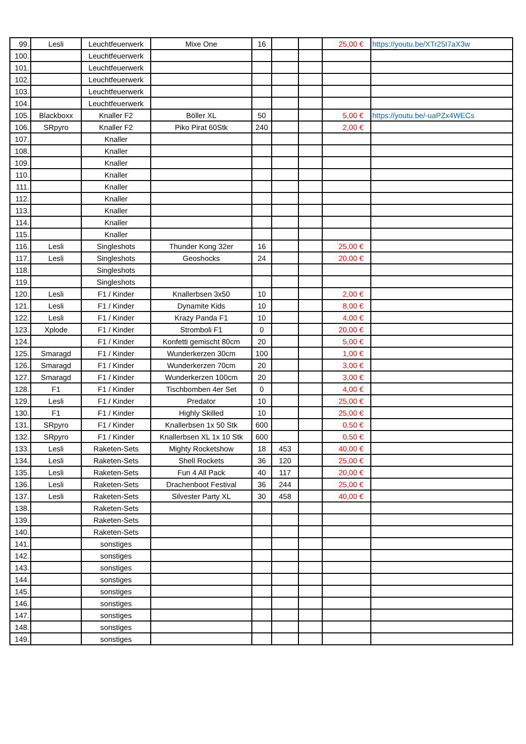| 99. | Lesli | Leuchtfeuerwerk | Mixe One | 16 | | | 25,00 € | https://youtu.be/XTr25I7aX3w |
| 100. | | Leuchtfeuerwerk | | | | | | |
| 101. | | Leuchtfeuerwerk | | | | | | |
| 102. | | Leuchtfeuerwerk | | | | | | |
| 103. | | Leuchtfeuerwerk | | | | | | |
| 104. | | Leuchtfeuerwerk | | | | | | |
| 105. | Blackboxx | Knaller F2 | Böller XL | 50 | | | 5,00 € | https://youtu.be/-uaPZx4WECs |
| 106. | SRpyro | Knaller F2 | Piko Pirat 60Stk | 240 | | | 2,00 € | |
| 107. | | Knaller | | | | | | |
| 108. | | Knaller | | | | | | |
| 109. | | Knaller | | | | | | |
| 110. | | Knaller | | | | | | |
| 111. | | Knaller | | | | | | |
| 112. | | Knaller | | | | | | |
| 113. | | Knaller | | | | | | |
| 114. | | Knaller | | | | | | |
| 115. | | Knaller | | | | | | |
| 116. | Lesli | Singleshots | Thunder Kong 32er | 16 | | | 25,00 € | |
| 117. | Lesli | Singleshots | Geoshocks | 24 | | | 20,00 € | |
| 118. | | Singleshots | | | | | | |
| 119. | | Singleshots | | | | | | |
| 120. | Lesli | F1 / Kinder | Knallerbsen 3x50 | 10 | | | 2,00 € | |
| 121. | Lesli | F1 / Kinder | Dynamite Kids | 10 | | | 8,00 € | |
| 122. | Lesli | F1 / Kinder | Krazy Panda F1 | 10 | | | 4,00 € | |
| 123. | Xplode | F1 / Kinder | Stromboli F1 | 0 | | | 20,00 € | |
| 124. | | F1 / Kinder | Konfetti gemischt 80cm | 20 | | | 5,00 € | |
| 125. | Smaragd | F1 / Kinder | Wunderkerzen 30cm | 100 | | | 1,00 € | |
| 126. | Smaragd | F1 / Kinder | Wunderkerzen 70cm | 20 | | | 3,00 € | |
| 127. | Smaragd | F1 / Kinder | Wunderkerzen 100cm | 20 | | | 3,00 € | |
| 128. | F1 | F1 / Kinder | Tischbomben 4er Set | 0 | | | 4,00 € | |
| 129. | Lesli | F1 / Kinder | Predator | 10 | | | 25,00 € | |
| 130. | F1 | F1 / Kinder | Highly Skilled | 10 | | | 25,00 € | |
| 131. | SRpyro | F1 / Kinder | Knallerbsen 1x 50 Stk | 600 | | | 0,50 € | |
| 132. | SRpyro | F1 / Kinder | Knallerbsen XL 1x 10 Stk | 600 | | | 0,50 € | |
| 133. | Lesli | Raketen-Sets | Mighty Rocketshow | 18 | 453 | | 40,00 € | |
| 134. | Lesli | Raketen-Sets | Shell Rockets | 36 | 120 | | 25,00 € | |
| 135. | Lesli | Raketen-Sets | Fun 4 All Pack | 40 | 117 | | 20,00 € | |
| 136. | Lesli | Raketen-Sets | Drachenboot Festival | 36 | 244 | | 25,00 € | |
| 137. | Lesli | Raketen-Sets | Silvester Party XL | 30 | 458 | | 40,00 € | |
| 138. | | Raketen-Sets | | | | | | |
| 139. | | Raketen-Sets | | | | | | |
| 140. | | Raketen-Sets | | | | | | |
| 141. | | sonstiges | | | | | | |
| 142. | | sonstiges | | | | | | |
| 143. | | sonstiges | | | | | | |
| 144. | | sonstiges | | | | | | |
| 145. | | sonstiges | | | | | | |
| 146. | | sonstiges | | | | | | |
| 147. | | sonstiges | | | | | | |
| 148. | | sonstiges | | | | | | |
| 149. | | sonstiges | | | | | | |